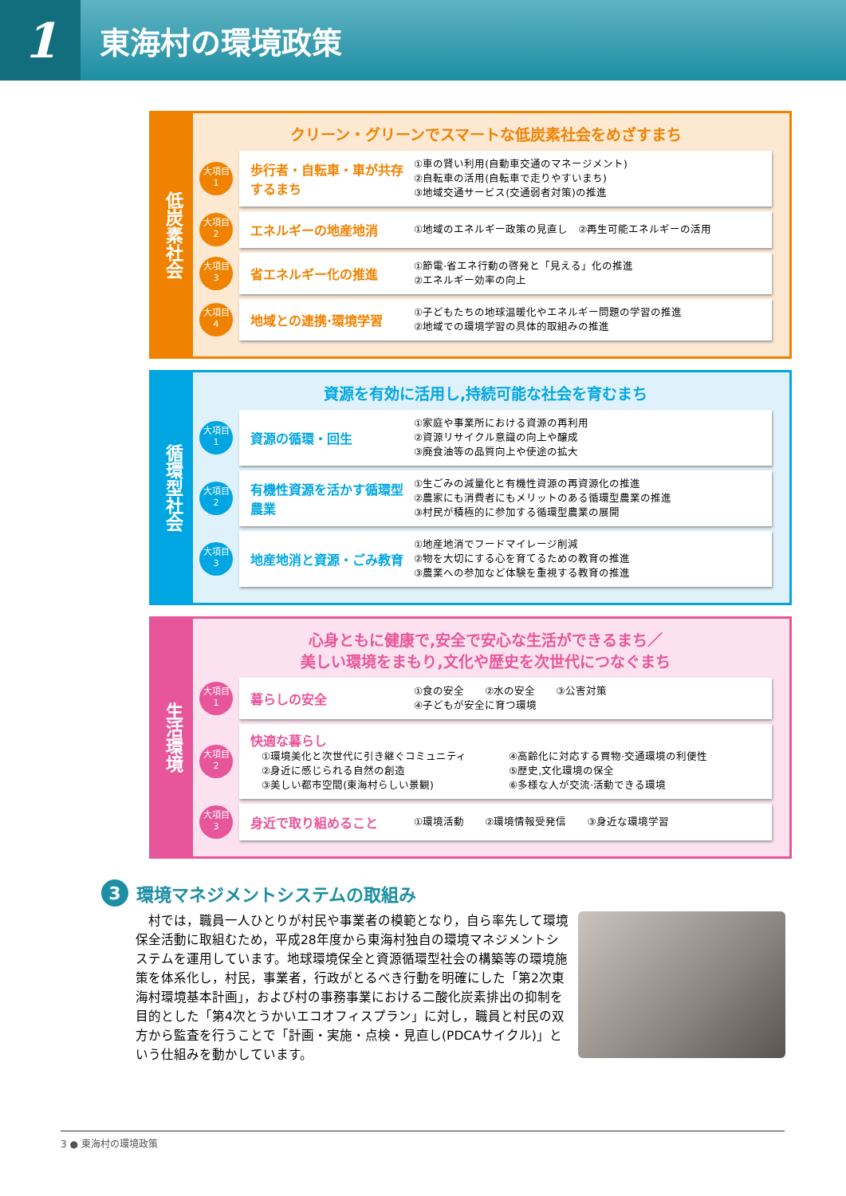1
東海村の環境政策
低炭素社会
クリーン・グリーンでスマートな低炭素社会をめざすまち
大項目
1
歩行者・自転車・車が共存するまち
①車の賢い利用(自動車交通のマネージメント)
②自転車の活用(自転車で走りやすいまち)
③地域交通サービス(交通弱者対策)の推進
大項目
2
エネルギーの地産地消
①地域のエネルギー政策の見直し　②再生可能エネルギーの活用
大項目
3
省エネルギー化の推進
①節電·省エネ行動の啓発と「見える」化の推進
②エネルギー効率の向上
大項目
4
地域との連携·環境学習
①子どもたちの地球温暖化やエネルギー問題の学習の推進
②地域での環境学習の具体的取組みの推進
循環型社会
資源を有効に活用し,持続可能な社会を育むまち
大項目
1
資源の循環・回生
①家庭や事業所における資源の再利用
②資源リサイクル意識の向上や醸成
③廃食油等の品質向上や使途の拡大
大項目
2
有機性資源を活かす循環型農業
①生ごみの減量化と有機性資源の再資源化の推進
②農家にも消費者にもメリットのある循環型農業の推進
③村民が積極的に参加する循環型農業の展開
大項目
3
地産地消と資源・ごみ教育
①地産地消でフードマイレージ削減
②物を大切にする心を育てるための教育の推進
③農業への参加など体験を重視する教育の推進
生活環境
心身ともに健康で,安全で安心な生活ができるまち／
美しい環境をまもり,文化や歴史を次世代につなぐまち
大項目
1
暮らしの安全
①食の安全　　②水の安全　　③公害対策
④子どもが安全に育つ環境
大項目
2
快適な暮らし
①環境美化と次世代に引き継ぐコミュニティ
②身近に感じられる自然の創造
③美しい都市空間(東海村らしい景観)
④高齢化に対応する買物·交通環境の利便性
⑤歴史,文化環境の保全
⑥多様な人が交流·活動できる環境
大項目
3
身近で取り組めること
①環境活動　　②環境情報受発信　　③身近な環境学習
3 環境マネジメントシステムの取組み
　村では，職員一人ひとりが村民や事業者の模範となり，自ら率先して環境保全活動に取組むため，平成28年度から東海村独自の環境マネジメントシステムを運用しています。地球環境保全と資源循環型社会の構築等の環境施策を体系化し，村民，事業者，行政がとるべき行動を明確にした「第2次東海村環境基本計画」，および村の事務事業における二酸化炭素排出の抑制を目的とした「第4次とうかいエコオフィスプラン」に対し，職員と村民の双方から監査を行うことで「計画・実施・点検・見直し(PDCAサイクル)」という仕組みを動かしています。
3 ● 東海村の環境政策